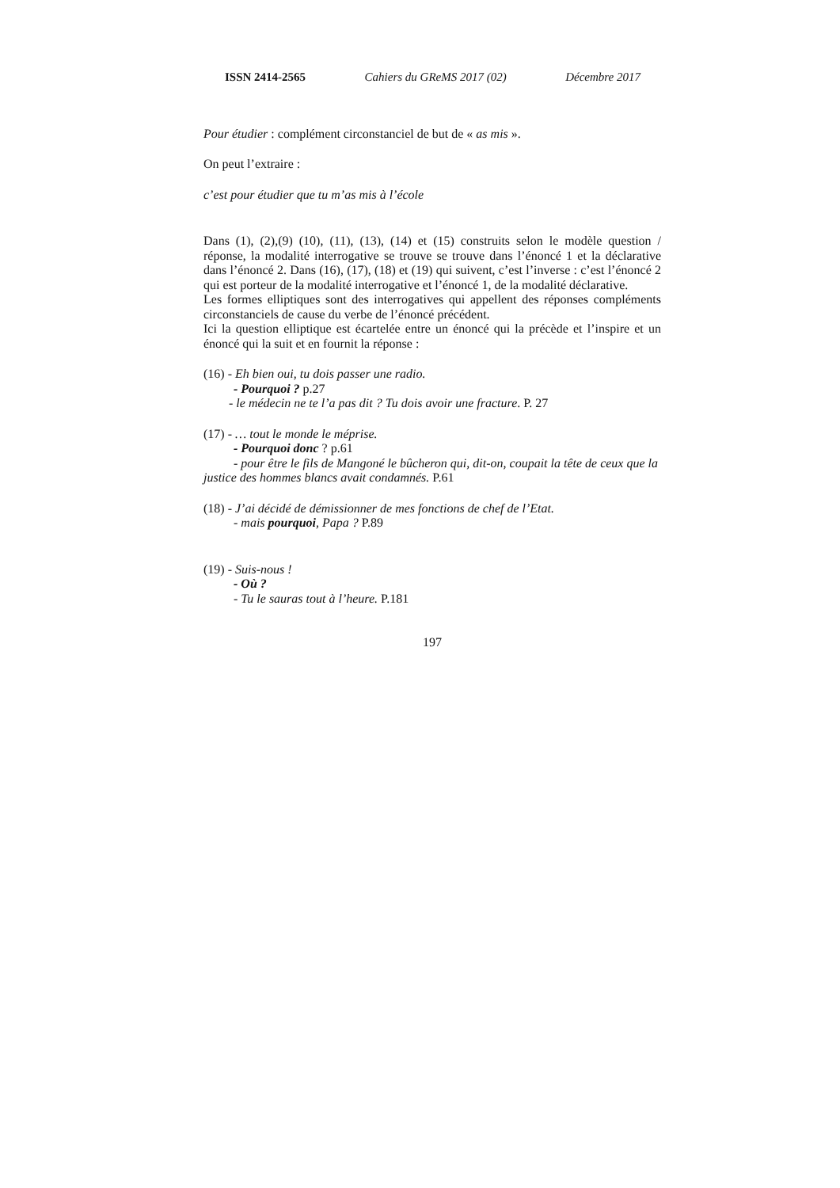ISSN 2414-2565 Cahiers du GReMS 2017 (02) Décembre 2017
Pour étudier : complément circonstanciel de but de « as mis ».
On peut l’extraire :
c’est pour étudier que tu m’as mis à l’école
Dans (1), (2),(9) (10), (11), (13), (14) et (15) construits selon le modèle question / réponse, la modalité interrogative se trouve se trouve dans l’énoncé 1 et la déclarative dans l’énoncé 2. Dans (16), (17), (18) et (19) qui suivent, c’est l’inverse : c’est l’énoncé 2 qui est porteur de la modalité interrogative et l’énoncé 1, de la modalité déclarative.
Les formes elliptiques sont des interrogatives qui appellent des réponses compléments circonstanciels de cause du verbe de l’énoncé précédent.
Ici la question elliptique est écartelée entre un énoncé qui la précède et l’inspire et un énoncé qui la suit et en fournit la réponse :
(16) - Eh bien oui, tu dois passer une radio.
- Pourquoi ? p.27
- le médecin ne te l’a pas dit ? Tu dois avoir une fracture. P. 27
(17) - … tout le monde le méprise.
- Pourquoi donc ? p.61
- pour être le fils de Mangoné le bûcheron qui, dit-on, coupait la tête de ceux que la justice des hommes blancs avait condamnés. P.61
(18) - J’ai décidé de démissionner de mes fonctions de chef de l’Etat.
- mais pourquoi, Papa ? P.89
(19) - Suis-nous !
- Où ?
- Tu le sauras tout à l’heure. P.181
197